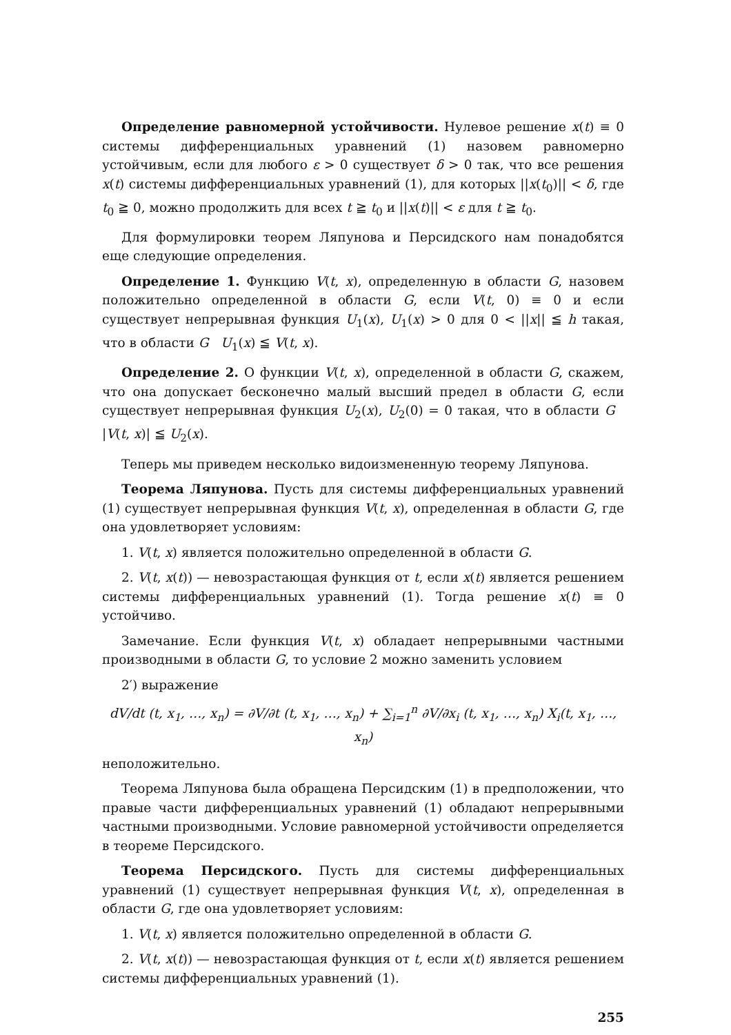Определение равномерной устойчивости. Нулевое решение x(t) ≡ 0 системы дифференциальных уравнений (1) назовем равномерно устойчивым, если для любого ε > 0 существует δ > 0 так, что все решения x(t) системы дифференциальных уравнений (1), для которых ||x(t<sub>0</sub>)|| < δ, где t<sub>0</sub> ≧ 0, можно продолжить для всех t ≧ t<sub>0</sub> и ||x(t)|| < ε для t ≧ t<sub>0</sub>.
Для формулировки теорем Ляпунова и Персидского нам понадобятся еще следующие определения.
Определение 1. Функцию V(t, x), определенную в области G, назовем положительно определенной в области G, если V(t, 0) ≡ 0 и если существует непрерывная функция U<sub>1</sub>(x), U<sub>1</sub>(x) > 0 для 0 < ||x|| ≦ h такая, что в области G U<sub>1</sub>(x) ≦ V(t, x).
Определение 2. О функции V(t, x), определенной в области G, скажем, что она допускает бесконечно малый высший предел в области G, если существует непрерывная функция U<sub>2</sub>(x), U<sub>2</sub>(0) = 0 такая, что в области G |V(t, x)| ≦ U<sub>2</sub>(x).
Теперь мы приведем несколько видоизмененную теорему Ляпунова.
Теорема Ляпунова. Пусть для системы дифференциальных уравнений (1) существует непрерывная функция V(t, x), определенная в области G, где она удовлетворяет условиям:
1. V(t, x) является положительно определенной в области G.
2. V(t, x(t)) — невозрастающая функция от t, если x(t) является решением системы дифференциальных уравнений (1). Тогда решение x(t) ≡ 0 устойчиво.
Замечание. Если функция V(t, x) обладает непрерывными частными производными в области G, то условие 2 можно заменить условием
2′) выражение
dV/dt (t, x<sub>1</sub>, …, x<sub>n</sub>) = ∂V/∂t (t, x<sub>1</sub>, …, x<sub>n</sub>) + ∑<sub>i=1</sub><sup>n</sup> ∂V/∂x<sub>i</sub> (t, x<sub>1</sub>, …, x<sub>n</sub>) X<sub>i</sub>(t, x<sub>1</sub>, …, x<sub>n</sub>)
неположительно.
Теорема Ляпунова была обращена Персидским (1) в предположении, что правые части дифференциальных уравнений (1) обладают непрерывными частными производными. Условие равномерной устойчивости определяется в теореме Персидского.
Теорема Персидского. Пусть для системы дифференциальных уравнений (1) существует непрерывная функция V(t, x), определенная в области G, где она удовлетворяет условиям:
1. V(t, x) является положительно определенной в области G.
2. V(t, x(t)) — невозрастающая функция от t, если x(t) является решением системы дифференциальных уравнений (1).
255